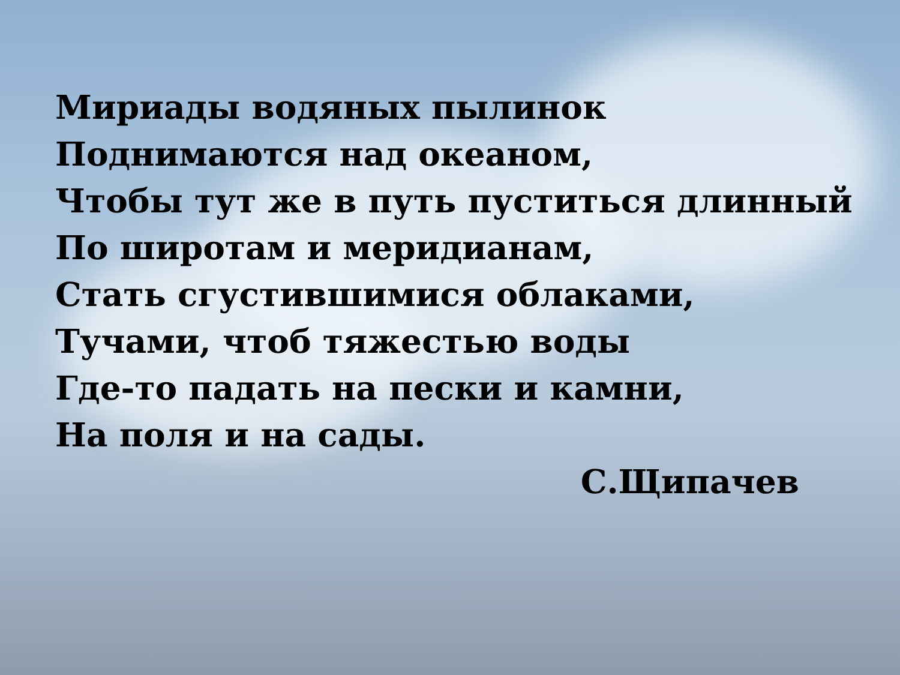Мириады водяных пылинок
Поднимаются над океаном,
Чтобы тут же в путь пуститься длинный
По широтам и меридианам,
Стать сгустившимися облаками,
Тучами, чтоб тяжестью воды
Где-то падать на пески и камни,
На поля и на сады.
С.Щипачев